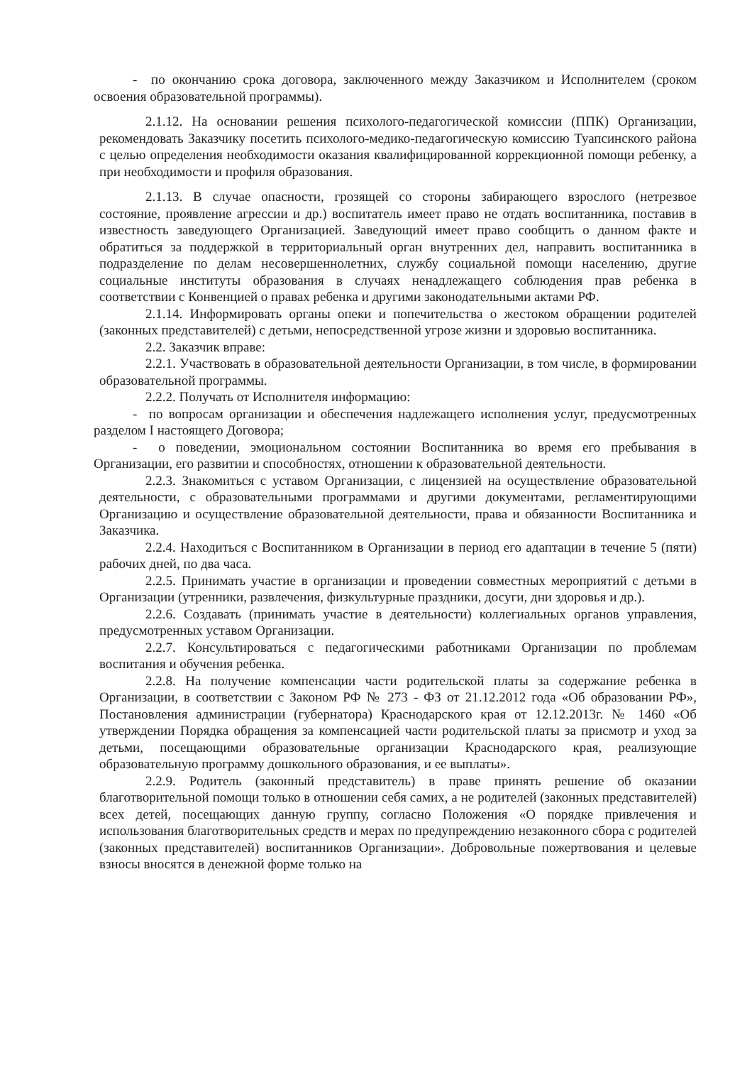- по окончанию срока договора, заключенного между Заказчиком и Исполнителем (сроком освоения образовательной программы).
2.1.12. На основании решения психолого-педагогической комиссии (ППК) Организации, рекомендовать Заказчику посетить психолого-медико-педагогическую комиссию Туапсинского района с целью определения необходимости оказания квалифицированной коррекционной помощи ребенку, а при необходимости и профиля образования.
2.1.13. В случае опасности, грозящей со стороны забирающего взрослого (нетрезвое состояние, проявление агрессии и др.) воспитатель имеет право не отдать воспитанника, поставив в известность заведующего Организацией. Заведующий имеет право сообщить о данном факте и обратиться за поддержкой в территориальный орган внутренних дел, направить воспитанника в подразделение по делам несовершеннолетних, службу социальной помощи населению, другие социальные институты образования в случаях ненадлежащего соблюдения прав ребенка в соответствии с Конвенцией о правах ребенка и другими законодательными актами РФ.
2.1.14. Информировать органы опеки и попечительства о жестоком обращении родителей (законных представителей) с детьми, непосредственной угрозе жизни и здоровью воспитанника.
2.2. Заказчик вправе:
2.2.1. Участвовать в образовательной деятельности Организации, в том числе, в формировании образовательной программы.
2.2.2. Получать от Исполнителя информацию:
- по вопросам организации и обеспечения надлежащего исполнения услуг, предусмотренных разделом I настоящего Договора;
- о поведении, эмоциональном состоянии Воспитанника во время его пребывания в Организации, его развитии и способностях, отношении к образовательной деятельности.
2.2.3. Знакомиться с уставом Организации, с лицензией на осуществление образовательной деятельности, с образовательными программами и другими документами, регламентирующими Организацию и осуществление образовательной деятельности, права и обязанности Воспитанника и Заказчика.
2.2.4. Находиться с Воспитанником в Организации в период его адаптации в течение 5 (пяти) рабочих дней, по два часа.
2.2.5. Принимать участие в организации и проведении совместных мероприятий с детьми в Организации (утренники, развлечения, физкультурные праздники, досуги, дни здоровья и др.).
2.2.6. Создавать (принимать участие в деятельности) коллегиальных органов управления, предусмотренных уставом Организации.
2.2.7. Консультироваться с педагогическими работниками Организации по проблемам воспитания и обучения ребенка.
2.2.8. На получение компенсации части родительской платы за содержание ребенка в Организации, в соответствии с Законом РФ № 273 - ФЗ от 21.12.2012 года «Об образовании РФ», Постановления администрации (губернатора) Краснодарского края от 12.12.2013г. № 1460 «Об утверждении Порядка обращения за компенсацией части родительской платы за присмотр и уход за детьми, посещающими образовательные организации Краснодарского края, реализующие образовательную программу дошкольного образования, и ее выплаты».
2.2.9. Родитель (законный представитель) в праве принять решение об оказании благотворительной помощи только в отношении себя самих, а не родителей (законных представителей) всех детей, посещающих данную группу, согласно Положения «О порядке привлечения и использования благотворительных средств и мерах по предупреждению незаконного сбора с родителей (законных представителей) воспитанников Организации». Добровольные пожертвования и целевые взносы вносятся в денежной форме только на